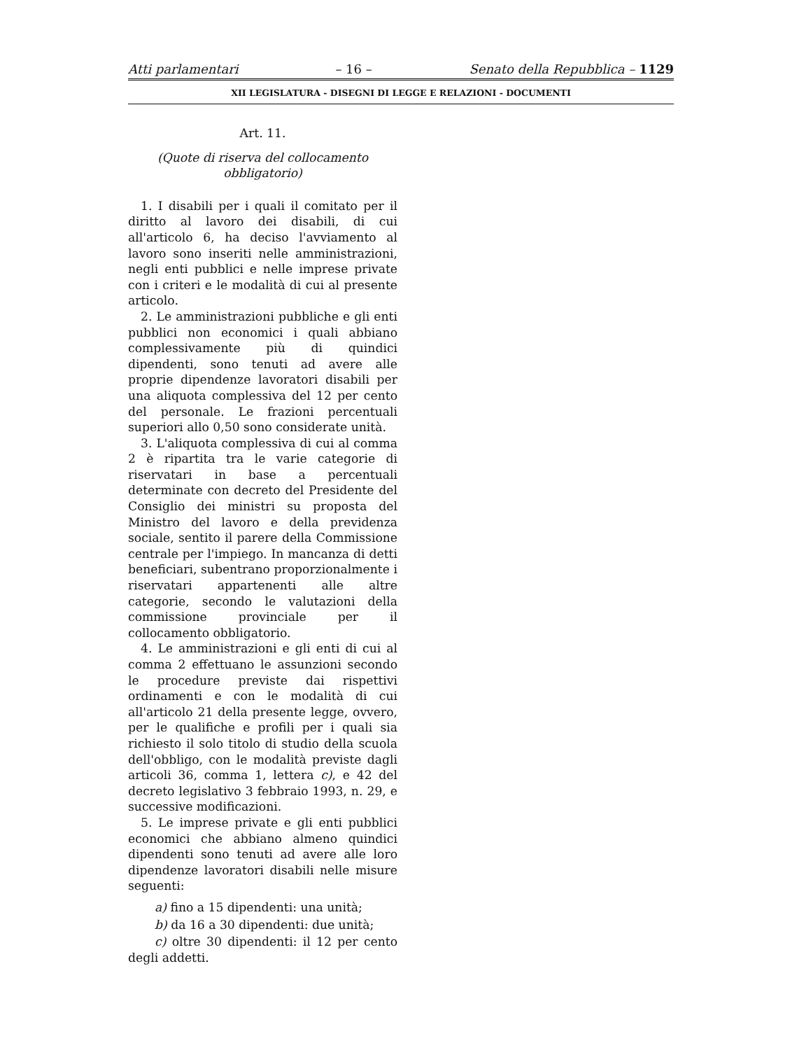Atti parlamentari – 16 – Senato della Repubblica – 1129
XII LEGISLATURA - DISEGNI DI LEGGE E RELAZIONI - DOCUMENTI
Art. 11.
(Quote di riserva del collocamento obbligatorio)
1. I disabili per i quali il comitato per il diritto al lavoro dei disabili, di cui all'articolo 6, ha deciso l'avviamento al lavoro sono inseriti nelle amministrazioni, negli enti pubblici e nelle imprese private con i criteri e le modalità di cui al presente articolo.
2. Le amministrazioni pubbliche e gli enti pubblici non economici i quali abbiano complessivamente più di quindici dipendenti, sono tenuti ad avere alle proprie dipendenze lavoratori disabili per una aliquota complessiva del 12 per cento del personale. Le frazioni percentuali superiori allo 0,50 sono considerate unità.
3. L'aliquota complessiva di cui al comma 2 è ripartita tra le varie categorie di riservatari in base a percentuali determinate con decreto del Presidente del Consiglio dei ministri su proposta del Ministro del lavoro e della previdenza sociale, sentito il parere della Commissione centrale per l'impiego. In mancanza di detti beneficiari, subentrano proporzionalmente i riservatari appartenenti alle altre categorie, secondo le valutazioni della commissione provinciale per il collocamento obbligatorio.
4. Le amministrazioni e gli enti di cui al comma 2 effettuano le assunzioni secondo le procedure previste dai rispettivi ordinamenti e con le modalità di cui all'articolo 21 della presente legge, ovvero, per le qualifiche e profili per i quali sia richiesto il solo titolo di studio della scuola dell'obbligo, con le modalità previste dagli articoli 36, comma 1, lettera c), e 42 del decreto legislativo 3 febbraio 1993, n. 29, e successive modificazioni.
5. Le imprese private e gli enti pubblici economici che abbiano almeno quindici dipendenti sono tenuti ad avere alle loro dipendenze lavoratori disabili nelle misure seguenti:
a) fino a 15 dipendenti: una unità;
b) da 16 a 30 dipendenti: due unità;
c) oltre 30 dipendenti: il 12 per cento degli addetti.